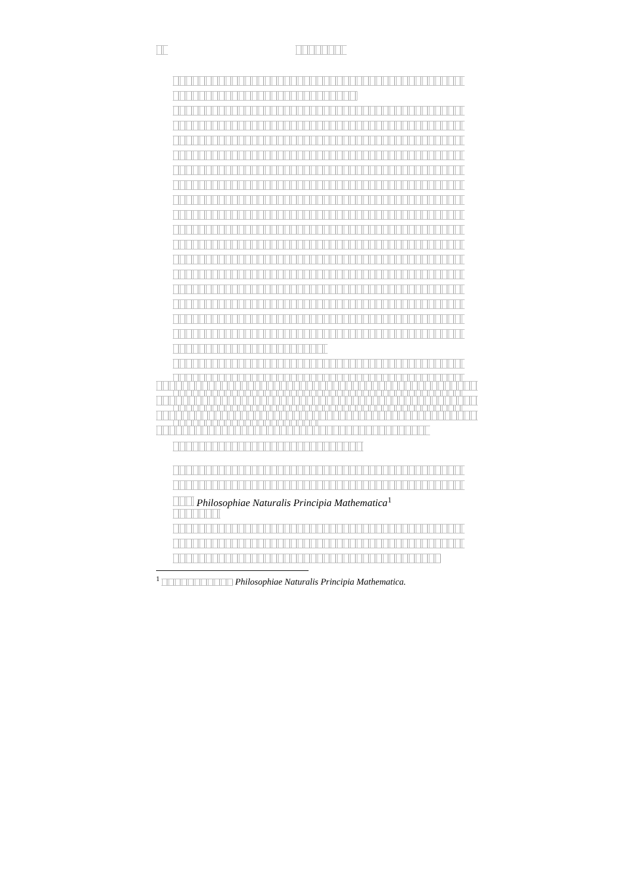Philosophiae Naturalis Principia Mathematica<sup>1</sup>
<sup>1</sup> Philosophiae Naturalis Principia Mathematica.